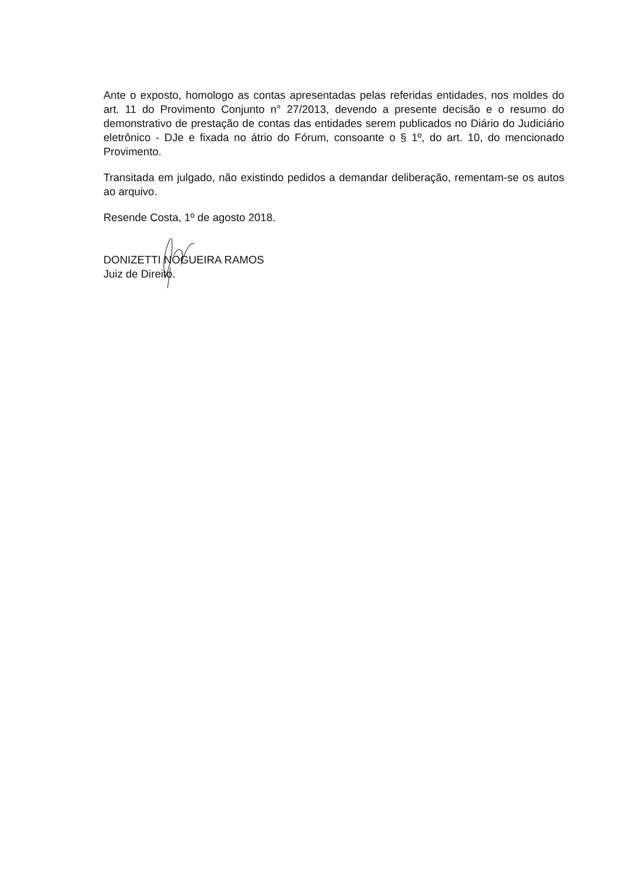Ante o exposto, homologo as contas apresentadas pelas referidas entidades, nos moldes do art. 11 do Provimento Conjunto n° 27/2013, devendo a presente decisão e o resumo do demonstrativo de prestação de contas das entidades serem publicados no Diário do Judiciário eletrônico - DJe e fixada no átrio do Fórum, consoante o § 1º, do art. 10, do mencionado Provimento.
Transitada em julgado, não existindo pedidos a demandar deliberação, rementam-se os autos ao arquivo.
Resende Costa, 1º de agosto 2018.
DONIZETTI NOGUEIRA RAMOS
Juiz de Direito.